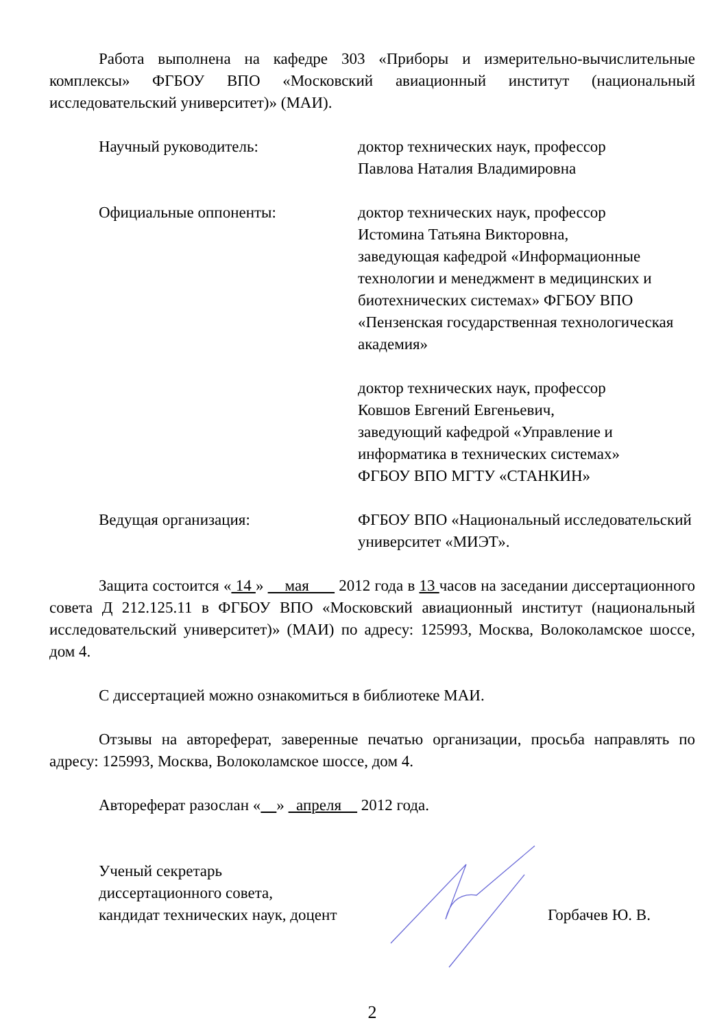Работа выполнена на кафедре 303 «Приборы и измерительно-вычислительные комплексы» ФГБОУ ВПО «Московский авиационный институт (национальный исследовательский университет)» (МАИ).
Научный руководитель: доктор технических наук, профессор
Павлова Наталия Владимировна
Официальные оппоненты: доктор технических наук, профессор
Истомина Татьяна Викторовна,
заведующая кафедрой «Информационные технологии и менеджмент в медицинских и биотехнических системах» ФГБОУ ВПО «Пензенская государственная технологическая академия»
доктор технических наук, профессор
Ковшов Евгений Евгеньевич,
заведующий кафедрой «Управление и информатика в технических системах»
ФГБОУ ВПО МГТУ «СТАНКИН»
Ведущая организация: ФГБОУ ВПО «Национальный исследовательский университет «МИЭТ».
Защита состоится « 14 » мая 2012 года в 13 часов на заседании диссертационного совета Д 212.125.11 в ФГБОУ ВПО «Московский авиационный институт (национальный исследовательский университет)» (МАИ) по адресу: 125993, Москва, Волоколамское шоссе, дом 4.
С диссертацией можно ознакомиться в библиотеке МАИ.
Отзывы на автореферат, заверенные печатью организации, просьба направлять по адресу: 125993, Москва, Волоколамское шоссе, дом 4.
Автореферат разослан « » апреля 2012 года.
Ученый секретарь
диссертационного совета,
кандидат технических наук, доцент
Горбачев Ю. В.
2